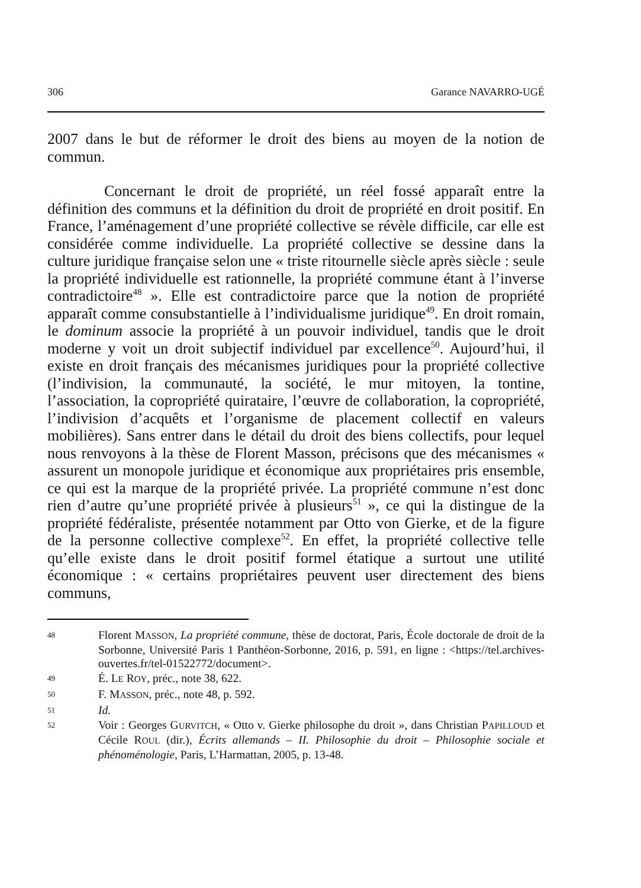306 Garance NAVARRO-UGÉ
2007 dans le but de réformer le droit des biens au moyen de la notion de commun.
Concernant le droit de propriété, un réel fossé apparaît entre la définition des communs et la définition du droit de propriété en droit positif. En France, l’aménagement d’une propriété collective se révèle difficile, car elle est considérée comme individuelle. La propriété collective se dessine dans la culture juridique française selon une « triste ritournelle siècle après siècle : seule la propriété individuelle est rationnelle, la propriété commune étant à l’inverse contradictoire<sup>48</sup> ». Elle est contradictoire parce que la notion de propriété apparaît comme consubstantielle à l’individualisme juridique<sup>49</sup>. En droit romain, le dominum associe la propriété à un pouvoir individuel, tandis que le droit moderne y voit un droit subjectif individuel par excellence<sup>50</sup>. Aujourd’hui, il existe en droit français des mécanismes juridiques pour la propriété collective (l’indivision, la communauté, la société, le mur mitoyen, la tontine, l’association, la copropriété quirataire, l’œuvre de collaboration, la copropriété, l’indivision d’acquêts et l’organisme de placement collectif en valeurs mobilières). Sans entrer dans le détail du droit des biens collectifs, pour lequel nous renvoyons à la thèse de Florent Masson, précisons que des mécanismes « assurent un monopole juridique et économique aux propriétaires pris ensemble, ce qui est la marque de la propriété privée. La propriété commune n’est donc rien d’autre qu’une propriété privée à plusieurs<sup>51</sup> », ce qui la distingue de la propriété fédéraliste, présentée notamment par Otto von Gierke, et de la figure de la personne collective complexe<sup>52</sup>. En effet, la propriété collective telle qu’elle existe dans le droit positif formel étatique a surtout une utilité économique : « certains propriétaires peuvent user directement des biens communs,
48 Florent MASSON, La propriété commune, thèse de doctorat, Paris, École doctorale de droit de la Sorbonne, Université Paris 1 Panthéon-Sorbonne, 2016, p. 591, en ligne : <https://tel.archives-ouvertes.fr/tel-01522772/document>.
49 É. LE ROY, préc., note 38, 622.
50 F. MASSON, préc., note 48, p. 592.
51 Id.
52 Voir : Georges GURVITCH, « Otto v. Gierke philosophe du droit », dans Christian PAPILLOUD et Cécile ROUL (dir.), Écrits allemands – II. Philosophie du droit – Philosophie sociale et phénoménologie, Paris, L’Harmattan, 2005, p. 13-48.